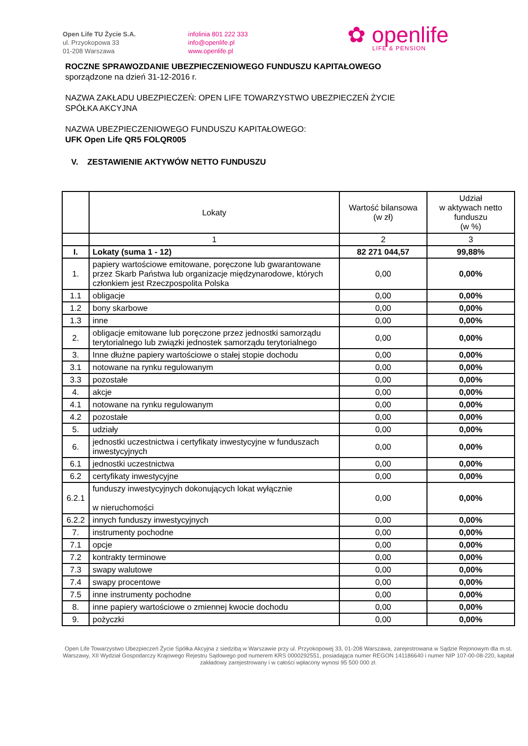Open Life TU Życie S.A.
ul. Przyokopowa 33
01-208 Warszawa
infolinia 801 222 333
info@openlife.pl
www.openlife.pl
✿ openlife
LIFE & PENSION
ROCZNE SPRAWOZDANIE UBEZPIECZENIOWEGO FUNDUSZU KAPITAŁOWEGO
sporządzone na dzień 31-12-2016 r.
NAZWA ZAKŁADU UBEZPIECZEŃ: OPEN LIFE TOWARZYSTWO UBEZPIECZEŃ ŻYCIE
SPÓŁKA AKCYJNA
NAZWA UBEZPIECZENIOWEGO FUNDUSZU KAPITAŁOWEGO:
UFK Open Life QR5 FOLQR005
V. ZESTAWIENIE AKTYWÓW NETTO FUNDUSZU
| | Lokaty | Wartość bilansowa (w zł) | Udział w aktywach netto funduszu (w %) |
| --- | --- | --- | --- |
| | 1 | 2 | 3 |
| I. | Lokaty (suma 1 - 12) | 82 271 044,57 | 99,88% |
| 1. | papiery wartościowe emitowane, poręczone lub gwarantowane przez Skarb Państwa lub organizacje międzynarodowe, których członkiem jest Rzeczpospolita Polska | 0,00 | 0,00% |
| 1.1 | obligacje | 0,00 | 0,00% |
| 1.2 | bony skarbowe | 0,00 | 0,00% |
| 1.3 | inne | 0,00 | 0,00% |
| 2. | obligacje emitowane lub poręczone przez jednostki samorządu terytorialnego lub związki jednostek samorządu terytorialnego | 0,00 | 0,00% |
| 3. | Inne dłużne papiery wartościowe o stałej stopie dochodu | 0,00 | 0,00% |
| 3.1 | notowane na rynku regulowanym | 0,00 | 0,00% |
| 3.3 | pozostałe | 0,00 | 0,00% |
| 4. | akcje | 0,00 | 0,00% |
| 4.1 | notowane na rynku regulowanym | 0,00 | 0,00% |
| 4.2 | pozostałe | 0,00 | 0,00% |
| 5. | udziały | 0,00 | 0,00% |
| 6. | jednostki uczestnictwa i certyfikaty inwestycyjne w funduszach inwestycyjnych | 0,00 | 0,00% |
| 6.1 | jednostki uczestnictwa | 0,00 | 0,00% |
| 6.2 | certyfikaty inwestycyjne | 0,00 | 0,00% |
| 6.2.1 | funduszy inwestycyjnych dokonujących lokat wyłącznie w nieruchomości | 0,00 | 0,00% |
| 6.2.2 | innych funduszy inwestycyjnych | 0,00 | 0,00% |
| 7. | instrumenty pochodne | 0,00 | 0,00% |
| 7.1 | opcje | 0,00 | 0,00% |
| 7.2 | kontrakty terminowe | 0,00 | 0,00% |
| 7.3 | swapy walutowe | 0,00 | 0,00% |
| 7.4 | swapy procentowe | 0,00 | 0,00% |
| 7.5 | inne instrumenty pochodne | 0,00 | 0,00% |
| 8. | inne papiery wartościowe o zmiennej kwocie dochodu | 0,00 | 0,00% |
| 9. | pożyczki | 0,00 | 0,00% |
Open Life Towarzystwo Ubezpieczeń Życie Spółka Akcyjna z siedzibą w Warszawie przy ul. Przyokopowej 33, 01-208 Warszawa, zarejestrowana w Sądzie Rejonowym dla m.st. Warszawy, XII Wydział Gospodarczy Krajowego Rejestru Sądowego pod numerem KRS 0000292551, posiadająca numer REGON 141186640 i numer NIP 107-00-08-220, kapitał zakładowy zarejestrowany i w całości wpłacony wynosi 95 500 000 zł.